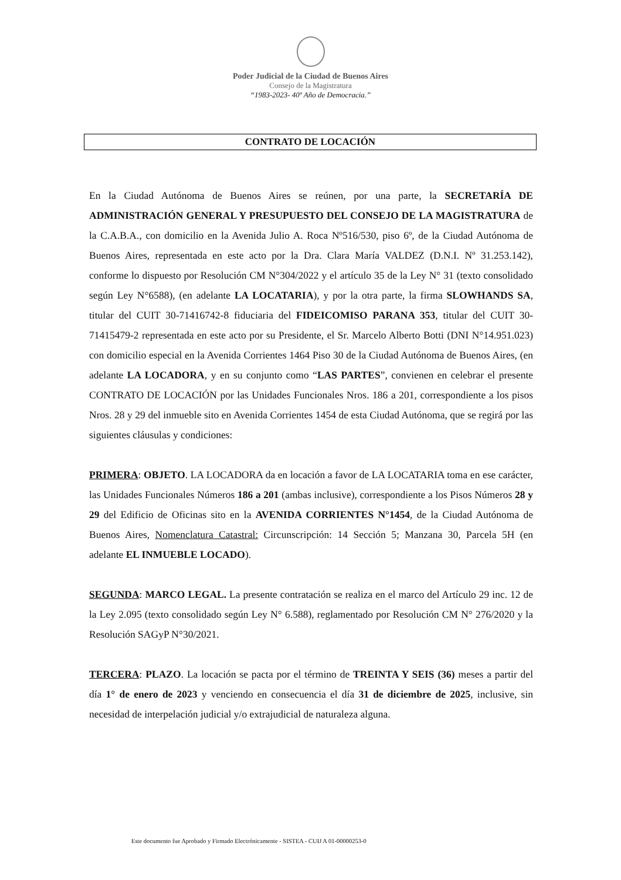Poder Judicial de la Ciudad de Buenos Aires
Consejo de la Magistratura
“1983-2023- 40º Año de Democracia.”
CONTRATO DE LOCACIÓN
En la Ciudad Autónoma de Buenos Aires se reúnen, por una parte, la SECRETARÍA DE ADMINISTRACIÓN GENERAL Y PRESUPUESTO DEL CONSEJO DE LA MAGISTRATURA de la C.A.B.A., con domicilio en la Avenida Julio A. Roca Nº516/530, piso 6º, de la Ciudad Autónoma de Buenos Aires, representada en este acto por la Dra. Clara María VALDEZ (D.N.I. Nº 31.253.142), conforme lo dispuesto por Resolución CM N°304/2022 y el artículo 35 de la Ley N° 31 (texto consolidado según Ley N°6588), (en adelante LA LOCATARIA), y por la otra parte, la firma SLOWHANDS SA, titular del CUIT 30-71416742-8 fiduciaria del FIDEICOMISO PARANA 353, titular del CUIT 30-71415479-2 representada en este acto por su Presidente, el Sr. Marcelo Alberto Botti (DNI N°14.951.023) con domicilio especial en la Avenida Corrientes 1464 Piso 30 de la Ciudad Autónoma de Buenos Aires, (en adelante LA LOCADORA, y en su conjunto como “LAS PARTES”, convienen en celebrar el presente CONTRATO DE LOCACIÓN por las Unidades Funcionales Nros. 186 a 201, correspondiente a los pisos Nros. 28 y 29 del inmueble sito en Avenida Corrientes 1454 de esta Ciudad Autónoma, que se regirá por las siguientes cláusulas y condiciones:
PRIMERA: OBJETO. LA LOCADORA da en locación a favor de LA LOCATARIA toma en ese carácter, las Unidades Funcionales Números 186 a 201 (ambas inclusive), correspondiente a los Pisos Números 28 y 29 del Edificio de Oficinas sito en la AVENIDA CORRIENTES N°1454, de la Ciudad Autónoma de Buenos Aires, Nomenclatura Catastral: Circunscripción: 14 Sección 5; Manzana 30, Parcela 5H (en adelante EL INMUEBLE LOCADO).
SEGUNDA: MARCO LEGAL. La presente contratación se realiza en el marco del Artículo 29 inc. 12 de la Ley 2.095 (texto consolidado según Ley N° 6.588), reglamentado por Resolución CM N° 276/2020 y la Resolución SAGyP N°30/2021.
TERCERA: PLAZO. La locación se pacta por el término de TREINTA Y SEIS (36) meses a partir del día 1° de enero de 2023 y venciendo en consecuencia el día 31 de diciembre de 2025, inclusive, sin necesidad de interpelación judicial y/o extrajudicial de naturaleza alguna.
Este documento fue Aprobado y Firmado Electrónicamente - SISTEA - CUIJ A 01-00000253-0